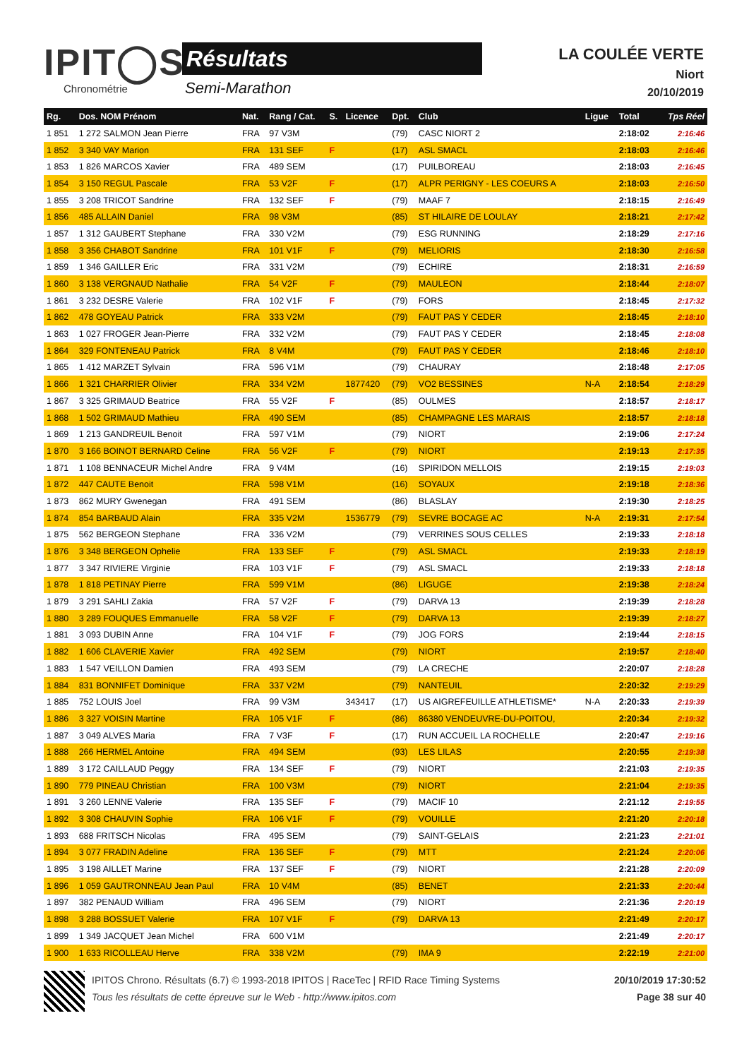IPIT◯S
Chronométrie
Résultats
Semi-Marathon
LA COULÉE VERTE
Niort
20/10/2019
| Rg. | Dos. NOM Prénom | Nat. | Rang / Cat. | S. | Licence | Dpt. | Club | Ligue | Total | Tps Réel |
| --- | --- | --- | --- | --- | --- | --- | --- | --- | --- | --- |
| 1 851 | 1 272 SALMON Jean Pierre | FRA | 97 V3M | | | (79) | CASC NIORT 2 | | 2:18:02 | 2:16:46 |
| 1 852 | 3 340 VAY Marion | FRA | 131 SEF | F | | (17) | ASL SMACL | | 2:18:03 | 2:16:46 |
| 1 853 | 1 826 MARCOS Xavier | FRA | 489 SEM | | | (17) | PUILBOREAU | | 2:18:03 | 2:16:45 |
| 1 854 | 3 150 REGUL Pascale | FRA | 53 V2F | F | | (17) | ALPR PERIGNY - LES COEURS A | | 2:18:03 | 2:16:50 |
| 1 855 | 3 208 TRICOT Sandrine | FRA | 132 SEF | F | | (79) | MAAF 7 | | 2:18:15 | 2:16:49 |
| 1 856 | 485 ALLAIN Daniel | FRA | 98 V3M | | | (85) | ST HILAIRE DE LOULAY | | 2:18:21 | 2:17:42 |
| 1 857 | 1 312 GAUBERT Stephane | FRA | 330 V2M | | | (79) | ESG RUNNING | | 2:18:29 | 2:17:16 |
| 1 858 | 3 356 CHABOT Sandrine | FRA | 101 V1F | F | | (79) | MELIORIS | | 2:18:30 | 2:16:58 |
| 1 859 | 1 346 GAILLER Eric | FRA | 331 V2M | | | (79) | ECHIRE | | 2:18:31 | 2:16:59 |
| 1 860 | 3 138 VERGNAUD Nathalie | FRA | 54 V2F | F | | (79) | MAULEON | | 2:18:44 | 2:18:07 |
| 1 861 | 3 232 DESRE Valerie | FRA | 102 V1F | F | | (79) | FORS | | 2:18:45 | 2:17:32 |
| 1 862 | 478 GOYEAU Patrick | FRA | 333 V2M | | | (79) | FAUT PAS Y CEDER | | 2:18:45 | 2:18:10 |
| 1 863 | 1 027 FROGER Jean-Pierre | FRA | 332 V2M | | | (79) | FAUT PAS Y CEDER | | 2:18:45 | 2:18:08 |
| 1 864 | 329 FONTENEAU Patrick | FRA | 8 V4M | | | (79) | FAUT PAS Y CEDER | | 2:18:46 | 2:18:10 |
| 1 865 | 1 412 MARZET Sylvain | FRA | 596 V1M | | | (79) | CHAURAY | | 2:18:48 | 2:17:05 |
| 1 866 | 1 321 CHARRIER Olivier | FRA | 334 V2M | | 1877420 | (79) | VO2 BESSINES | N-A | 2:18:54 | 2:18:29 |
| 1 867 | 3 325 GRIMAUD Beatrice | FRA | 55 V2F | F | | (85) | OULMES | | 2:18:57 | 2:18:17 |
| 1 868 | 1 502 GRIMAUD Mathieu | FRA | 490 SEM | | | (85) | CHAMPAGNE LES MARAIS | | 2:18:57 | 2:18:18 |
| 1 869 | 1 213 GANDREUIL Benoit | FRA | 597 V1M | | | (79) | NIORT | | 2:19:06 | 2:17:24 |
| 1 870 | 3 166 BOINOT BERNARD Celine | FRA | 56 V2F | F | | (79) | NIORT | | 2:19:13 | 2:17:35 |
| 1 871 | 1 108 BENNACEUR Michel Andre | FRA | 9 V4M | | | (16) | SPIRIDON MELLOIS | | 2:19:15 | 2:19:03 |
| 1 872 | 447 CAUTE Benoit | FRA | 598 V1M | | | (16) | SOYAUX | | 2:19:18 | 2:18:36 |
| 1 873 | 862 MURY Gwenegan | FRA | 491 SEM | | | (86) | BLASLAY | | 2:19:30 | 2:18:25 |
| 1 874 | 854 BARBAUD Alain | FRA | 335 V2M | | 1536779 | (79) | SEVRE BOCAGE AC | N-A | 2:19:31 | 2:17:54 |
| 1 875 | 562 BERGEON Stephane | FRA | 336 V2M | | | (79) | VERRINES SOUS CELLES | | 2:19:33 | 2:18:18 |
| 1 876 | 3 348 BERGEON Ophelie | FRA | 133 SEF | F | | (79) | ASL SMACL | | 2:19:33 | 2:18:19 |
| 1 877 | 3 347 RIVIERE Virginie | FRA | 103 V1F | F | | (79) | ASL SMACL | | 2:19:33 | 2:18:18 |
| 1 878 | 1 818 PETINAY Pierre | FRA | 599 V1M | | | (86) | LIGUGE | | 2:19:38 | 2:18:24 |
| 1 879 | 3 291 SAHLI Zakia | FRA | 57 V2F | F | | (79) | DARVA 13 | | 2:19:39 | 2:18:28 |
| 1 880 | 3 289 FOUQUES Emmanuelle | FRA | 58 V2F | F | | (79) | DARVA 13 | | 2:19:39 | 2:18:27 |
| 1 881 | 3 093 DUBIN Anne | FRA | 104 V1F | F | | (79) | JOG FORS | | 2:19:44 | 2:18:15 |
| 1 882 | 1 606 CLAVERIE Xavier | FRA | 492 SEM | | | (79) | NIORT | | 2:19:57 | 2:18:40 |
| 1 883 | 1 547 VEILLON Damien | FRA | 493 SEM | | | (79) | LA CRECHE | | 2:20:07 | 2:18:28 |
| 1 884 | 831 BONNIFET Dominique | FRA | 337 V2M | | | (79) | NANTEUIL | | 2:20:32 | 2:19:29 |
| 1 885 | 752 LOUIS Joel | FRA | 99 V3M | | 343417 | (17) | US AIGREFEUILLE ATHLETISME* | N-A | 2:20:33 | 2:19:39 |
| 1 886 | 3 327 VOISIN Martine | FRA | 105 V1F | F | | (86) | 86380 VENDEUVRE-DU-POITOU, | | 2:20:34 | 2:19:32 |
| 1 887 | 3 049 ALVES Maria | FRA | 7 V3F | F | | (17) | RUN ACCUEIL LA ROCHELLE | | 2:20:47 | 2:19:16 |
| 1 888 | 266 HERMEL Antoine | FRA | 494 SEM | | | (93) | LES LILAS | | 2:20:55 | 2:19:38 |
| 1 889 | 3 172 CAILLAUD Peggy | FRA | 134 SEF | F | | (79) | NIORT | | 2:21:03 | 2:19:35 |
| 1 890 | 779 PINEAU Christian | FRA | 100 V3M | | | (79) | NIORT | | 2:21:04 | 2:19:35 |
| 1 891 | 3 260 LENNE Valerie | FRA | 135 SEF | F | | (79) | MACIF 10 | | 2:21:12 | 2:19:55 |
| 1 892 | 3 308 CHAUVIN Sophie | FRA | 106 V1F | F | | (79) | VOUILLE | | 2:21:20 | 2:20:18 |
| 1 893 | 688 FRITSCH Nicolas | FRA | 495 SEM | | | (79) | SAINT-GELAIS | | 2:21:23 | 2:21:01 |
| 1 894 | 3 077 FRADIN Adeline | FRA | 136 SEF | F | | (79) | MTT | | 2:21:24 | 2:20:06 |
| 1 895 | 3 198 AILLET Marine | FRA | 137 SEF | F | | (79) | NIORT | | 2:21:28 | 2:20:09 |
| 1 896 | 1 059 GAUTRONNEAU Jean Paul | FRA | 10 V4M | | | (85) | BENET | | 2:21:33 | 2:20:44 |
| 1 897 | 382 PENAUD William | FRA | 496 SEM | | | (79) | NIORT | | 2:21:36 | 2:20:19 |
| 1 898 | 3 288 BOSSUET Valerie | FRA | 107 V1F | F | | (79) | DARVA 13 | | 2:21:49 | 2:20:17 |
| 1 899 | 1 349 JACQUET Jean Michel | FRA | 600 V1M | | | | | | 2:21:49 | 2:20:17 |
| 1 900 | 1 633 RICOLLEAU Herve | FRA | 338 V2M | | | (79) | IMA 9 | | 2:22:19 | 2:21:00 |
IPITOS Chrono. Résultats (6.7) © 1993-2018 IPITOS | RaceTec | RFID Race Timing Systems 20/10/2019 17:30:52
Tous les résultats de cette épreuve sur le Web - http://www.ipitos.com Page 38 sur 40